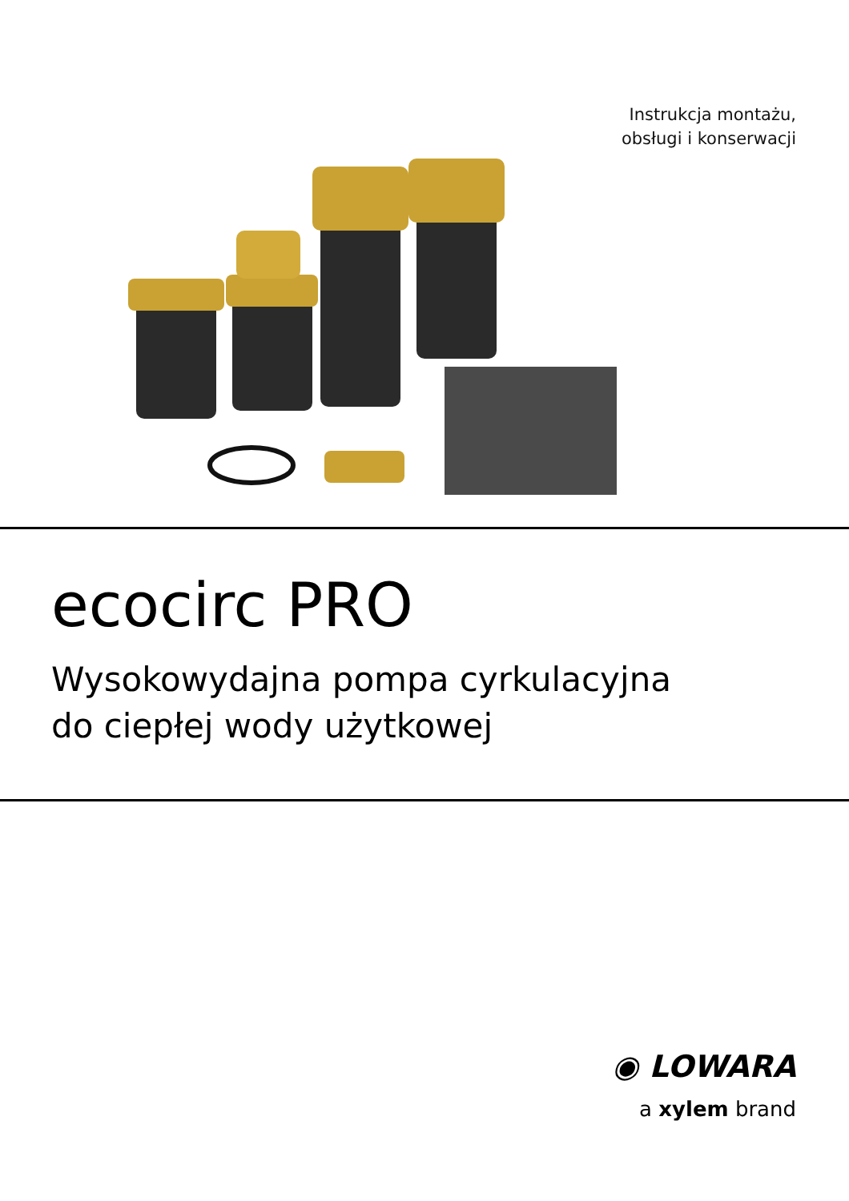Instrukcja montażu,
obsługi i konserwacji
ecocirc PRO
Wysokowydajna pompa cyrkulacyjna
do ciepłej wody użytkowej
◉ LOWARA
a xylem brand